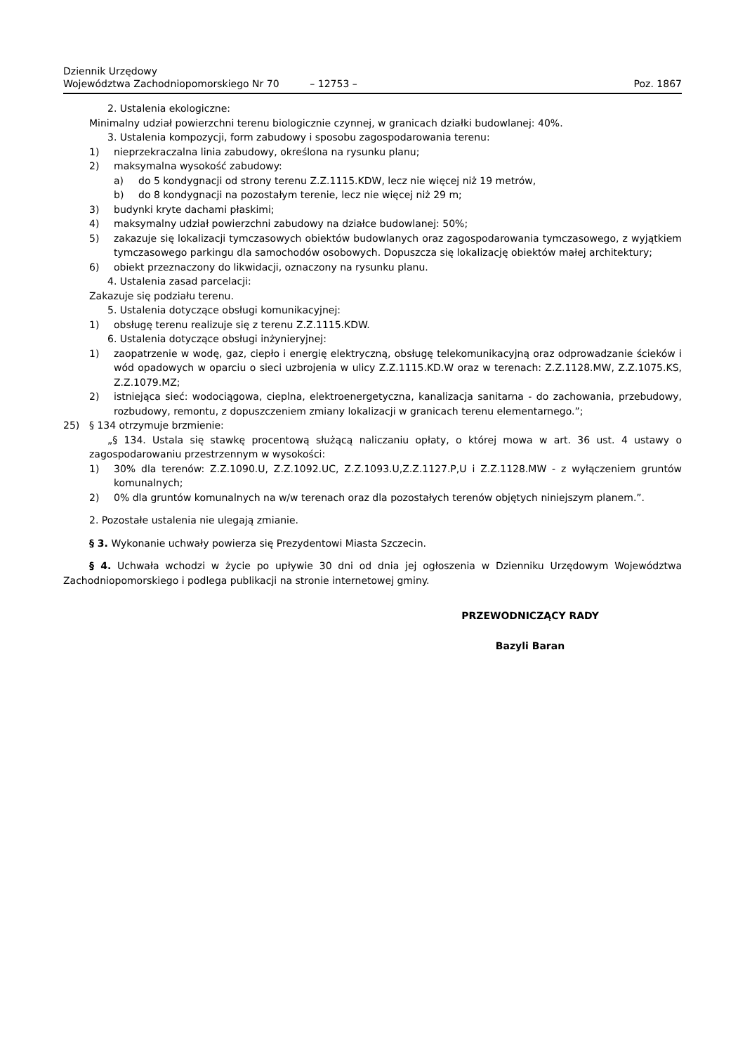Dziennik Urzędowy
Województwa Zachodniopomorskiego Nr 70
– 12753 –
Poz. 1867
2. Ustalenia ekologiczne:
Minimalny udział powierzchni terenu biologicznie czynnej, w granicach działki budowlanej: 40%.
3. Ustalenia kompozycji, form zabudowy i sposobu zagospodarowania terenu:
1) nieprzekraczalna linia zabudowy, określona na rysunku planu;
2) maksymalna wysokość zabudowy:
a) do 5 kondygnacji od strony terenu Z.Z.1115.KDW, lecz nie więcej niż 19 metrów,
b) do 8 kondygnacji na pozostałym terenie, lecz nie więcej niż 29 m;
3) budynki kryte dachami płaskimi;
4) maksymalny udział powierzchni zabudowy na działce budowlanej: 50%;
5) zakazuje się lokalizacji tymczasowych obiektów budowlanych oraz zagospodarowania tymczasowego, z wyjątkiem tymczasowego parkingu dla samochodów osobowych. Dopuszcza się lokalizację obiektów małej architektury;
6) obiekt przeznaczony do likwidacji, oznaczony na rysunku planu.
4. Ustalenia zasad parcelacji:
Zakazuje się podziału terenu.
5. Ustalenia dotyczące obsługi komunikacyjnej:
1) obsługę terenu realizuje się z terenu Z.Z.1115.KDW.
6. Ustalenia dotyczące obsługi inżynieryjnej:
1) zaopatrzenie w wodę, gaz, ciepło i energię elektryczną, obsługę telekomunikacyjną oraz odprowadzanie ścieków i wód opadowych w oparciu o sieci uzbrojenia w ulicy Z.Z.1115.KD.W oraz w terenach: Z.Z.1128.MW, Z.Z.1075.KS, Z.Z.1079.MZ;
2) istniejąca sieć: wodociągowa, cieplna, elektroenergetyczna, kanalizacja sanitarna - do zachowania, przebudowy, rozbudowy, remontu, z dopuszczeniem zmiany lokalizacji w granicach terenu elementarnego.”;
25) § 134 otrzymuje brzmienie:
„§ 134. Ustala się stawkę procentową służącą naliczaniu opłaty, o której mowa w art. 36 ust. 4 ustawy o zagospodarowaniu przestrzennym w wysokości:
1) 30% dla terenów: Z.Z.1090.U, Z.Z.1092.UC, Z.Z.1093.U,Z.Z.1127.P,U i Z.Z.1128.MW - z wyłączeniem gruntów komunalnych;
2) 0% dla gruntów komunalnych na w/w terenach oraz dla pozostałych terenów objętych niniejszym planem.”.
2. Pozostałe ustalenia nie ulegają zmianie.
§ 3. Wykonanie uchwały powierza się Prezydentowi Miasta Szczecin.
§ 4. Uchwała wchodzi w życie po upływie 30 dni od dnia jej ogłoszenia w Dzienniku Urzędowym Województwa Zachodniopomorskiego i podlega publikacji na stronie internetowej gminy.
PRZEWODNICZĄCY RADY
Bazyli Baran